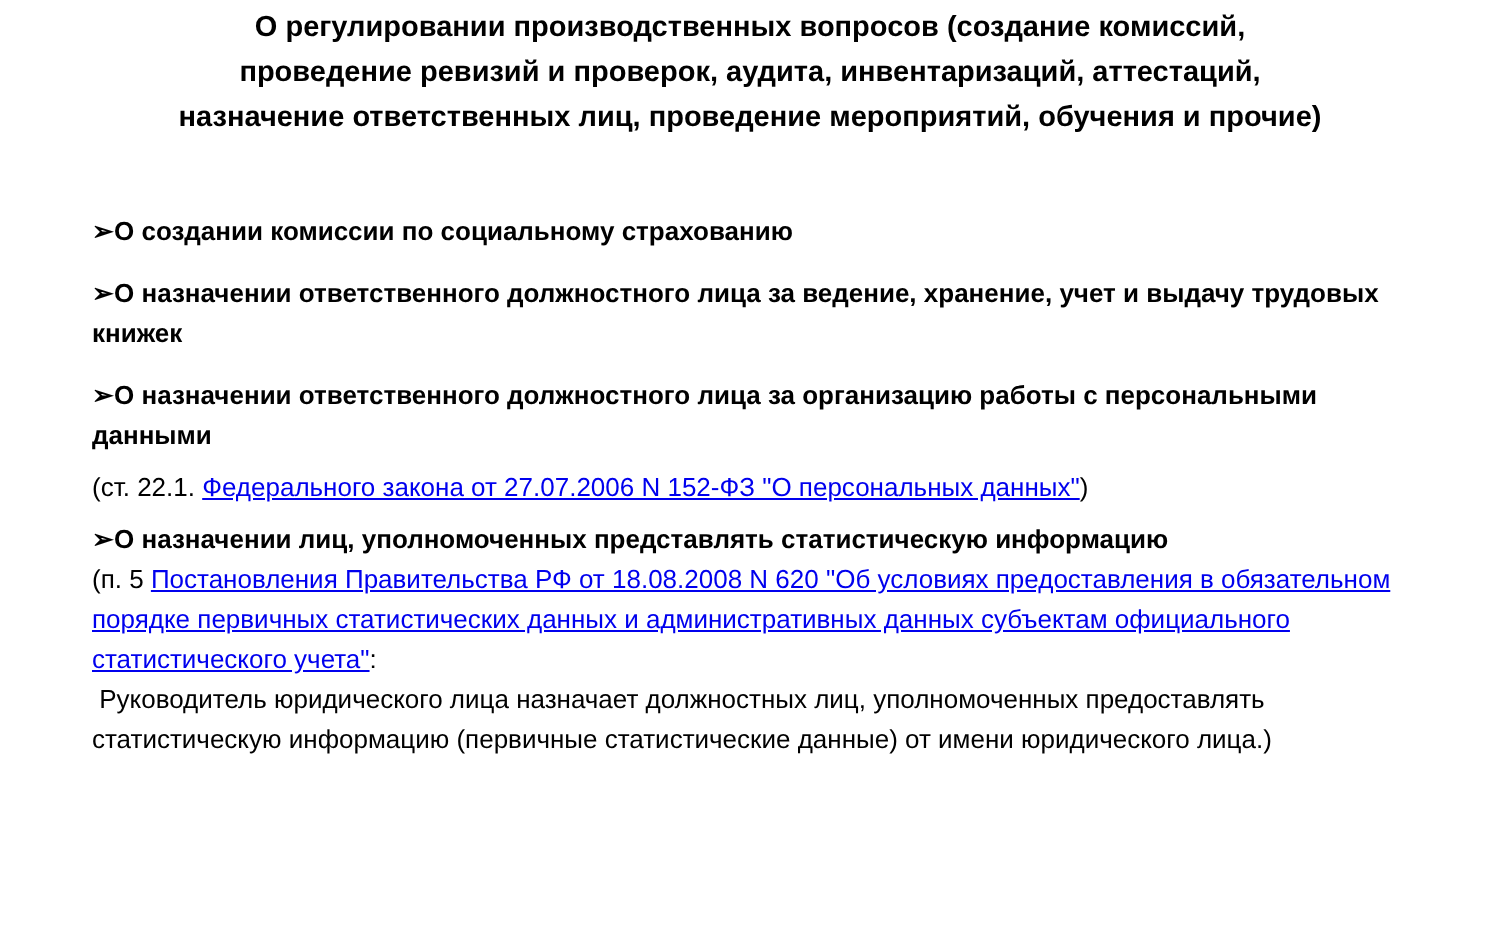О регулировании производственных вопросов (создание комиссий,
проведение ревизий и проверок, аудита, инвентаризаций, аттестаций,
назначение ответственных лиц, проведение мероприятий, обучения и прочие)
➢О создании комиссии по социальному страхованию
➢О назначении ответственного должностного лица за ведение, хранение, учет и выдачу трудовых книжек
➢О назначении ответственного должностного лица за организацию работы с персональными данными
(ст. 22.1. Федерального закона от 27.07.2006 N 152-ФЗ "О персональных данных")
➢О назначении лиц, уполномоченных представлять статистическую информацию
(п. 5 Постановления Правительства РФ от 18.08.2008 N 620 "Об условиях предоставления в обязательном порядке первичных статистических данных и административных данных субъектам официального статистического учета":
Руководитель юридического лица назначает должностных лиц, уполномоченных предоставлять статистическую информацию (первичные статистические данные) от имени юридического лица.)